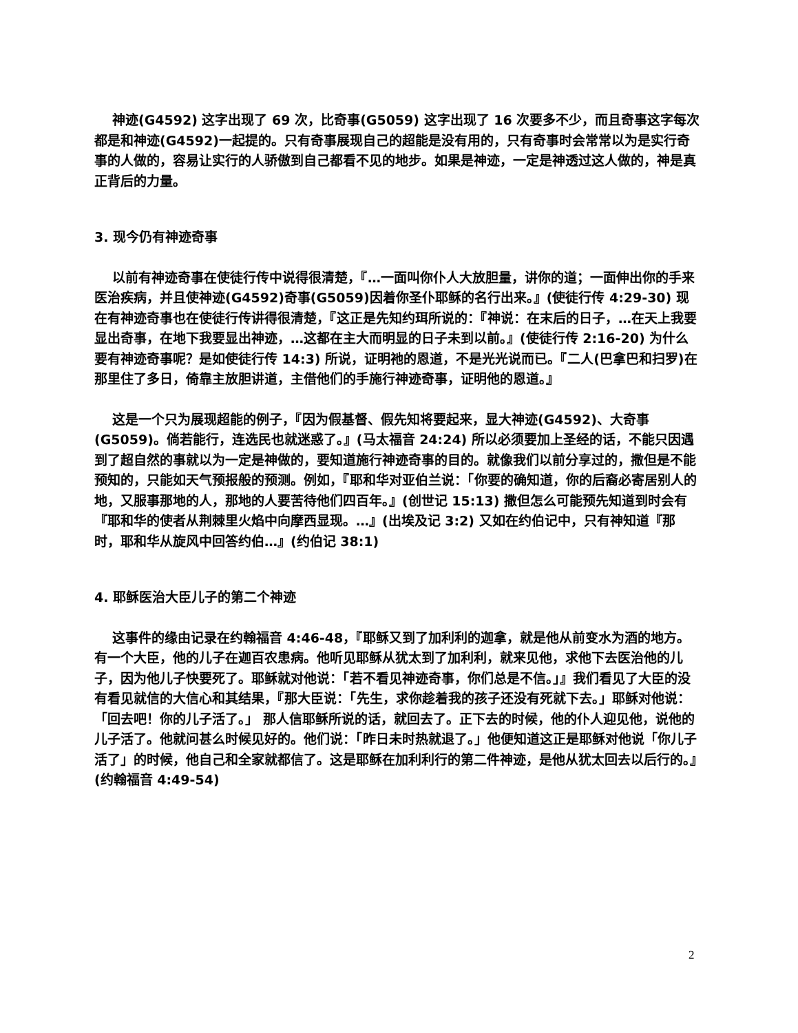神迹(G4592) 这字出现了 69 次，比奇事(G5059) 这字出现了 16 次要多不少，而且奇事这字每次都是和神迹(G4592)一起提的。只有奇事展现自己的超能是没有用的，只有奇事时会常常以为是实行奇事的人做的，容易让实行的人骄傲到自己都看不见的地步。如果是神迹，一定是神透过这人做的，神是真正背后的力量。
3. 现今仍有神迹奇事
以前有神迹奇事在使徒行传中说得很清楚，『…一面叫你仆人大放胆量，讲你的道；一面伸出你的手来医治疾病，并且使神迹(G4592)奇事(G5059)因着你圣仆耶稣的名行出来。』(使徒行传 4:29-30) 现在有神迹奇事也在使徒行传讲得很清楚，『这正是先知约珥所说的：『神说：在末后的日子，…在天上我要显出奇事，在地下我要显出神迹，…这都在主大而明显的日子未到以前。』(使徒行传 2:16-20) 为什么要有神迹奇事呢？是如使徒行传 14:3) 所说，证明祂的恩道，不是光光说而已。『二人(巴拿巴和扫罗)在那里住了多日，倚靠主放胆讲道，主借他们的手施行神迹奇事，证明他的恩道。』
这是一个只为展现超能的例子，『因为假基督、假先知将要起来，显大神迹(G4592)、大奇事(G5059)。倘若能行，连选民也就迷惑了。』(马太福音 24:24) 所以必须要加上圣经的话，不能只因遇到了超自然的事就以为一定是神做的，要知道施行神迹奇事的目的。就像我们以前分享过的，撒但是不能预知的，只能如天气预报般的预测。例如，『耶和华对亚伯兰说：「你要的确知道，你的后裔必寄居别人的地，又服事那地的人，那地的人要苦待他们四百年。』(创世记 15:13) 撒但怎么可能预先知道到时会有『耶和华的使者从荆棘里火焰中向摩西显现。…』(出埃及记 3:2) 又如在约伯记中，只有神知道『那时，耶和华从旋风中回答约伯…』(约伯记 38:1)
4. 耶稣医治大臣儿子的第二个神迹
这事件的缘由记录在约翰福音 4:46-48，『耶稣又到了加利利的迦拿，就是他从前变水为酒的地方。有一个大臣，他的儿子在迦百农患病。他听见耶稣从犹太到了加利利，就来见他，求他下去医治他的儿子，因为他儿子快要死了。耶稣就对他说：「若不看见神迹奇事，你们总是不信。」』我们看见了大臣的没有看见就信的大信心和其结果，『那大臣说：「先生，求你趁着我的孩子还没有死就下去。」耶稣对他说：「回去吧！你的儿子活了。」 那人信耶稣所说的话，就回去了。正下去的时候，他的仆人迎见他，说他的儿子活了。他就问甚么时候见好的。他们说：「昨日未时热就退了。」他便知道这正是耶稣对他说「你儿子活了」的时候，他自己和全家就都信了。这是耶稣在加利利行的第二件神迹，是他从犹太回去以后行的。』(约翰福音 4:49-54)
2